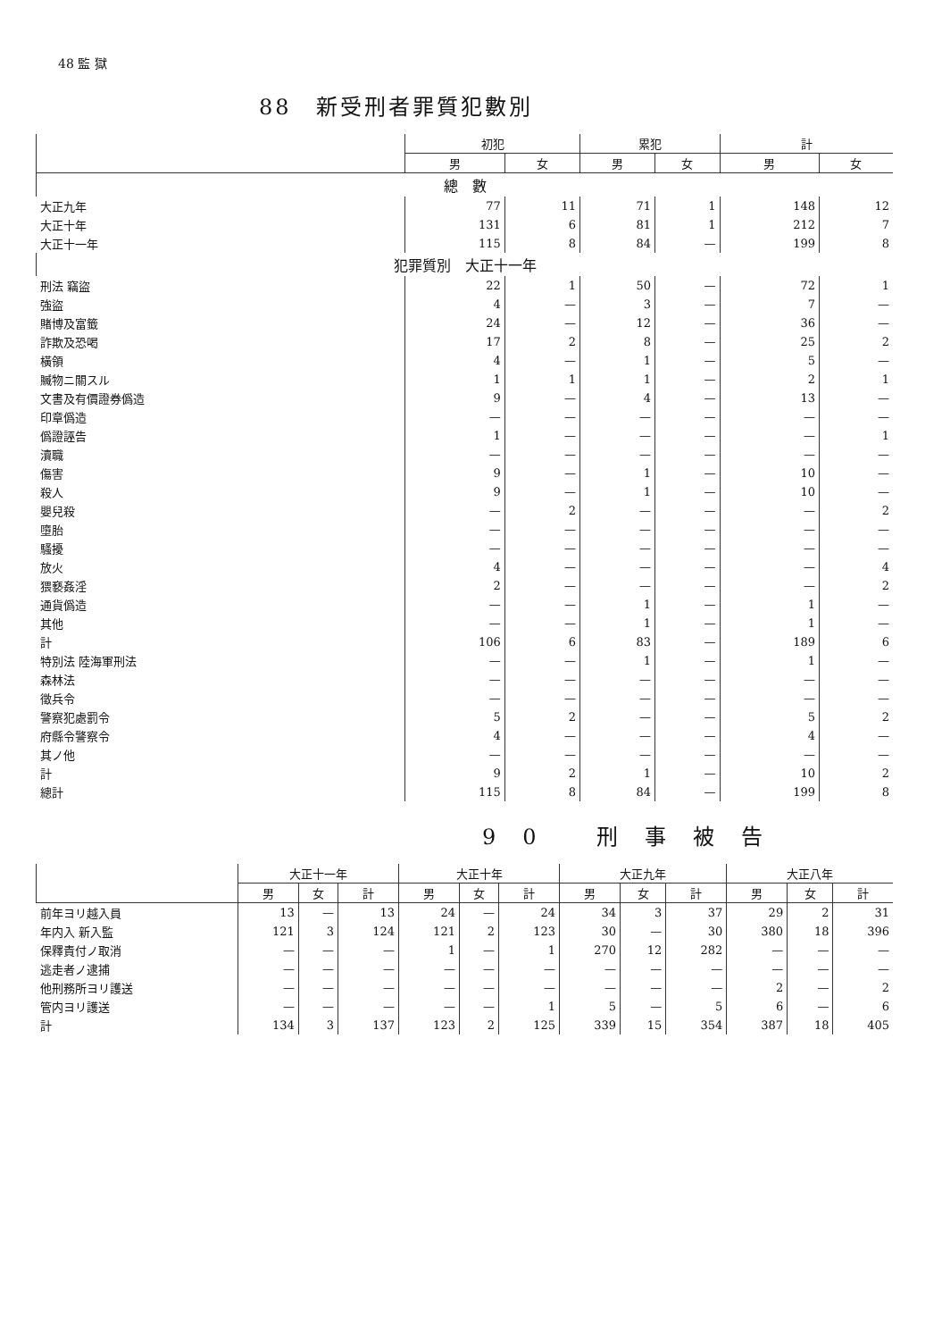48 監 獄
88　新受刑者罪質犯數別
| | 初犯 | | 累犯 | | 計 | |
| --- | --- | --- | --- | --- | --- | --- |
| | 男 | 女 | 男 | 女 | 男 | 女 |
| 總 數 | | | | | | |
| 大正九年 | 77 | 11 | 71 | 1 | 148 | 12 |
| 大正十年 | 131 | 6 | 81 | 1 | 212 | 7 |
| 大正十一年 | 115 | 8 | 84 | — | 199 | 8 |
| 犯罪質別 大正十一年 | | | | | | |
| 刑法 竊盜 | 22 | 1 | 50 | — | 72 | 1 |
| 強盜 | 4 | — | 3 | — | 7 | — |
| 賭博及富籤 | 24 | — | 12 | — | 36 | — |
| 詐欺及恐喝 | 17 | 2 | 8 | — | 25 | 2 |
| 橫領 | 4 | — | 1 | — | 5 | — |
| 贓物ニ關スル | 1 | 1 | 1 | — | 2 | 1 |
| 文書及有價證券僞造 | 9 | — | 4 | — | 13 | — |
| 印章僞造 | — | — | — | — | — | — |
| 僞證誣告 | 1 | — | — | — | — | 1 |
| 瀆職 | — | — | — | — | — | — |
| 傷害 | 9 | — | 1 | — | 10 | — |
| 殺人 | 9 | — | 1 | — | 10 | — |
| 嬰兒殺 | — | 2 | — | — | — | 2 |
| 墮胎 | — | — | — | — | — | — |
| 騷擾 | — | — | — | — | — | — |
| 放火 | 4 | — | — | — | — | 4 |
| 猥褻姦淫 | 2 | — | — | — | — | 2 |
| 通貨僞造 | — | — | 1 | — | 1 | — |
| 其他 | — | — | 1 | — | 1 | — |
| 計 | 106 | 6 | 83 | — | 189 | 6 |
| 特別法 陸海軍刑法 | — | — | 1 | — | 1 | — |
| 森林法 | — | — | — | — | — | — |
| 徵兵令 | — | — | — | — | — | — |
| 警察犯處罰令 | 5 | 2 | — | — | 5 | 2 |
| 府縣令警察令 | 4 | — | — | — | 4 | — |
| 其ノ他 | — | — | — | — | — | — |
| 計 | 9 | 2 | 1 | — | 10 | 2 |
| 總計 | 115 | 8 | 84 | — | 199 | 8 |
90 刑事被告
| | 大正十一年 | | | 大正十年 | | | 大正九年 | | | 大正八年 | | |
| --- | --- | --- | --- | --- | --- | --- | --- | --- | --- | --- | --- | --- |
| | 男 | 女 | 計 | 男 | 女 | 計 | 男 | 女 | 計 | 男 | 女 | 計 |
| 前年ヨリ越入員 | 13 | — | 13 | 24 | — | 24 | 34 | 3 | 37 | 29 | 2 | 31 |
| 年内入 新入監 | 121 | 3 | 124 | 121 | 2 | 123 | 30 | — | 30 | 380 | 18 | 396 |
| 保釋責付ノ取消 | — | — | — | 1 | — | 1 | 270 | 12 | 282 | — | — | — |
| 逃走者ノ逮捕 | — | — | — | — | — | — | — | — | — | — | — | — |
| 他刑務所ヨリ護送 | — | — | — | — | — | — | — | — | — | 2 | — | 2 |
| 管内ヨリ護送 | — | — | — | — | — | 1 | 5 | — | 5 | 6 | — | 6 |
| 計 | 134 | 3 | 137 | 123 | 2 | 125 | 339 | 15 | 354 | 387 | 18 | 405 |